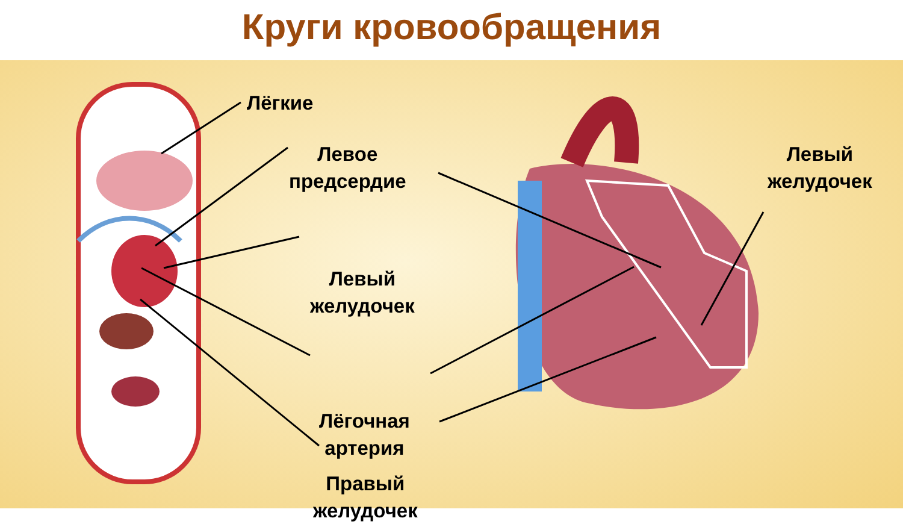Круги кровообращения
Лёгкие
Левое
предсердие
Левый
желудочек
Лёгочная
артерия
Правый
желудочек
Левый
желудочек